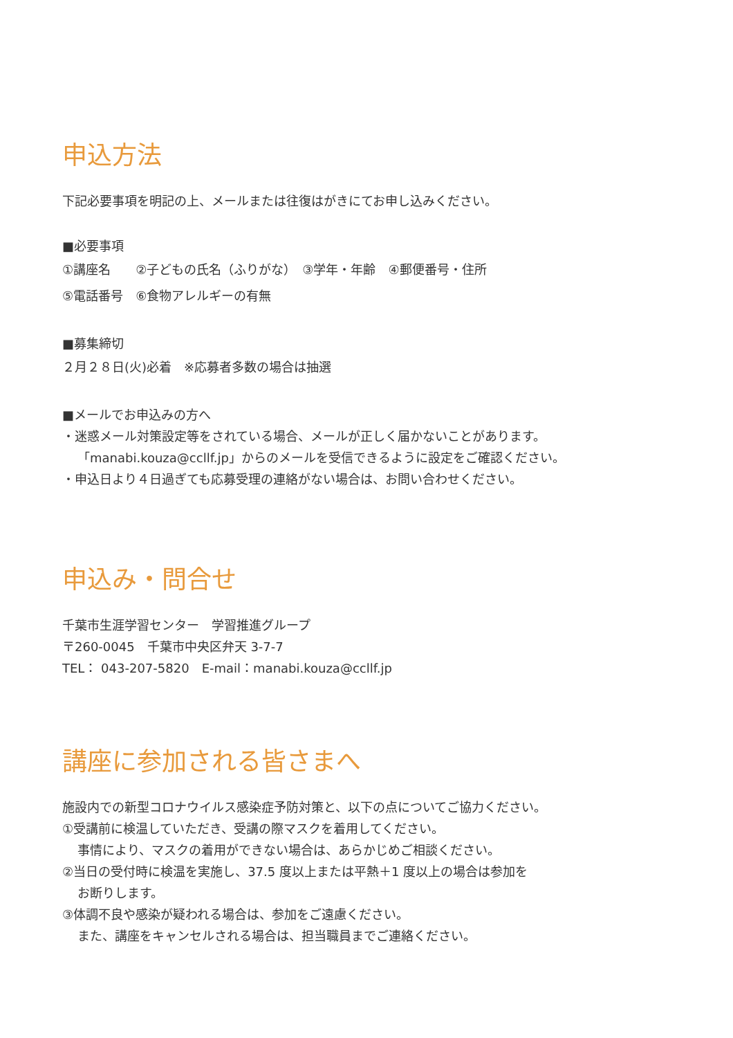申込方法
下記必要事項を明記の上、メールまたは往復はがきにてお申し込みください。
■必要事項
①講座名　　②子どもの氏名（ふりがな）　③学年・年齢　④郵便番号・住所
⑤電話番号　⑥食物アレルギーの有無
■募集締切
２月２８日(火)必着　※応募者多数の場合は抽選
■メールでお申込みの方へ
・迷惑メール対策設定等をされている場合、メールが正しく届かないことがあります。
「manabi.kouza@ccllf.jp」からのメールを受信できるように設定をご確認ください。
・申込日より４日過ぎても応募受理の連絡がない場合は、お問い合わせください。
申込み・問合せ
千葉市生涯学習センター　学習推進グループ
〒260-0045　千葉市中央区弁天 3-7-7
TEL： 043-207-5820　E-mail：manabi.kouza@ccllf.jp
講座に参加される皆さまへ
施設内での新型コロナウイルス感染症予防対策と、以下の点についてご協力ください。
①受講前に検温していただき、受講の際マスクを着用してください。
事情により、マスクの着用ができない場合は、あらかじめご相談ください。
②当日の受付時に検温を実施し、37.5 度以上または平熱＋1 度以上の場合は参加を
お断りします。
③体調不良や感染が疑われる場合は、参加をご遠慮ください。
また、講座をキャンセルされる場合は、担当職員までご連絡ください。